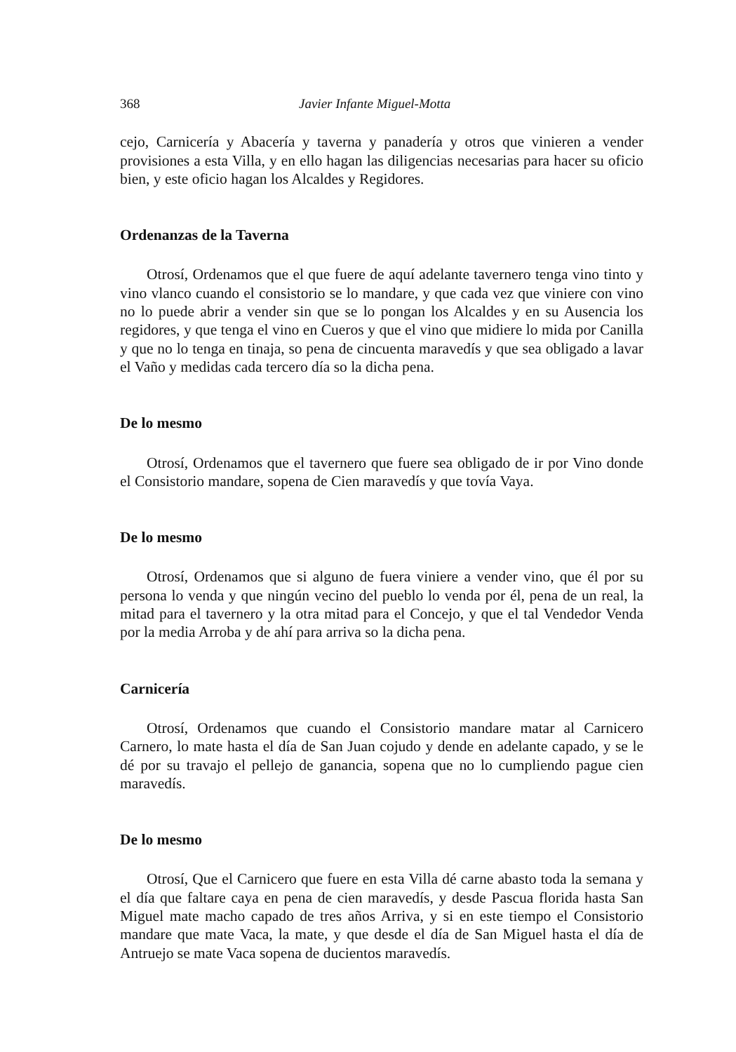368 Javier Infante Miguel-Motta
cejo, Carnicería y Abacería y taverna y panadería y otros que vinieren a vender provisiones a esta Villa, y en ello hagan las diligencias necesarias para hacer su oficio bien, y este oficio hagan los Alcaldes y Regidores.
Ordenanzas de la Taverna
Otrosí, Ordenamos que el que fuere de aquí adelante tavernero tenga vino tinto y vino vlanco cuando el consistorio se lo mandare, y que cada vez que viniere con vino no lo puede abrir a vender sin que se lo pongan los Alcaldes y en su Ausencia los regidores, y que tenga el vino en Cueros y que el vino que midiere lo mida por Canilla y que no lo tenga en tinaja, so pena de cincuenta maravedís y que sea obligado a lavar el Vaño y medidas cada tercero día so la dicha pena.
De lo mesmo
Otrosí, Ordenamos que el tavernero que fuere sea obligado de ir por Vino donde el Consistorio mandare, sopena de Cien maravedís y que tovía Vaya.
De lo mesmo
Otrosí, Ordenamos que si alguno de fuera viniere a vender vino, que él por su persona lo venda y que ningún vecino del pueblo lo venda por él, pena de un real, la mitad para el tavernero y la otra mitad para el Concejo, y que el tal Vendedor Venda por la media Arroba y de ahí para arriva so la dicha pena.
Carnicería
Otrosí, Ordenamos que cuando el Consistorio mandare matar al Carnicero Carnero, lo mate hasta el día de San Juan cojudo y dende en adelante capado, y se le dé por su travajo el pellejo de ganancia, sopena que no lo cumpliendo pague cien maravedís.
De lo mesmo
Otrosí, Que el Carnicero que fuere en esta Villa dé carne abasto toda la semana y el día que faltare caya en pena de cien maravedís, y desde Pascua florida hasta San Miguel mate macho capado de tres años Arriva, y si en este tiempo el Consistorio mandare que mate Vaca, la mate, y que desde el día de San Miguel hasta el día de Antruejo se mate Vaca sopena de ducientos maravedís.